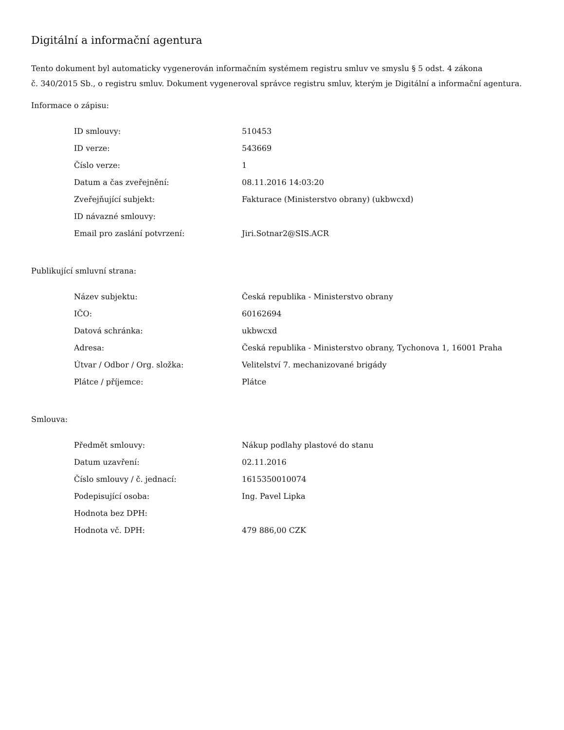Digitální a informační agentura
Tento dokument byl automaticky vygenerován informačním systémem registru smluv ve smyslu § 5 odst. 4 zákona
č. 340/2015 Sb., o registru smluv. Dokument vygeneroval správce registru smluv, kterým je Digitální a informační agentura.
Informace o zápisu:
| ID smlouvy: | 510453 |
| ID verze: | 543669 |
| Číslo verze: | 1 |
| Datum a čas zveřejnění: | 08.11.2016 14:03:20 |
| Zveřejňující subjekt: | Fakturace (Ministerstvo obrany) (ukbwcxd) |
| ID návazné smlouvy: | |
| Email pro zaslání potvrzení: | Jiri.Sotnar2@SIS.ACR |
Publikující smluvní strana:
| Název subjektu: | Česká republika - Ministerstvo obrany |
| IČO: | 60162694 |
| Datová schránka: | ukbwcxd |
| Adresa: | Česká republika - Ministerstvo obrany, Tychonova 1, 16001 Praha |
| Útvar / Odbor / Org. složka: | Velitelství 7. mechanizované brigády |
| Plátce / příjemce: | Plátce |
Smlouva:
| Předmět smlouvy: | Nákup podlahy plastové do stanu |
| Datum uzavření: | 02.11.2016 |
| Číslo smlouvy / č. jednací: | 1615350010074 |
| Podepisující osoba: | Ing. Pavel Lipka |
| Hodnota bez DPH: | |
| Hodnota vč. DPH: | 479 886,00 CZK |